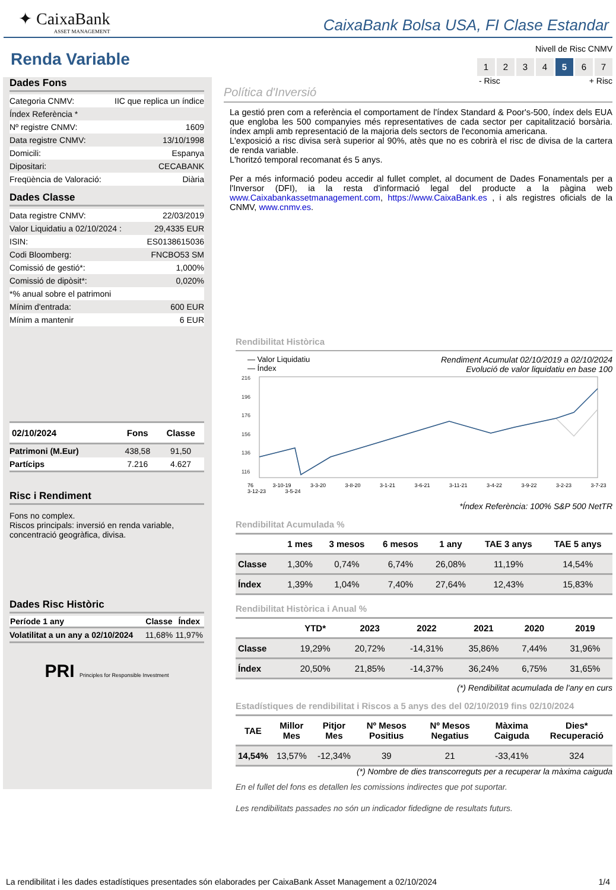✦ CaixaBank
ASSET MANAGEMENT
CaixaBank Bolsa USA, FI Clase Estandar
Renda Variable
Dades Fons
| Categoria CNMV: | IIC que replica un índice |
| Índex Referència * | |
| Nº registre CNMV: | 1609 |
| Data registre CNMV: | 13/10/1998 |
| Domicili: | Espanya |
| Dipositari: | CECABANK |
| Freqüència de Valoració: | Diària |
Dades Classe
| Data registre CNMV: | 22/03/2019 |
| Valor Liquidatiu a 02/10/2024 : | 29,4335 EUR |
| ISIN: | ES0138615036 |
| Codi Bloomberg: | FNCBO53 SM |
| Comissió de gestió*: | 1,000% |
| Comissió de dipòsit*: | 0,020% |
| *% anual sobre el patrimoni | |
| Mínim d'entrada: | 600 EUR |
| Mínim a mantenir | 6 EUR |
| 02/10/2024 | Fons | Classe |
| --- | --- | --- |
| Patrimoni (M.Eur) | 438,58 | 91,50 |
| Partícips | 7.216 | 4.627 |
Risc i Rendiment
Fons no complex.
Riscos principals: inversió en renda variable, concentració geogràfica, divisa.
Dades Risc Històric
| Període 1 any | Classe | Índex |
| --- | --- | --- |
| Volatilitat a un any a 02/10/2024 | 11,68% | 11,97% |
PRI Principles for Responsible Investment
Nivell de Risc CNMV
1234 5 6 7
- Risc + Risc
Política d'Inversió
La gestió pren com a referència el comportament de l'índex Standard & Poor's-500, índex dels EUA que engloba les 500 companyies més representatives de cada sector per capitalització borsària. índex ampli amb representació de la majoria dels sectors de l'economia americana.
L'exposició a risc divisa serà superior al 90%, atès que no es cobrirà el risc de divisa de la cartera de renda variable.
L'horitzó temporal recomanat és 5 anys.
Per a més informació podeu accedir al fullet complet, al document de Dades Fonamentals per a l'Inversor (DFI), ia la resta d'informació legal del producte a la pàgina web www.Caixabankassetmanagement.com, https://www.CaixaBank.es , i als registres oficials de la CNMV, www.cnmv.es.
Rendibilitat Històrica
— Valor Liquidatiu
— Índex
Rendiment Acumulat 02/10/2019 a 02/10/2024
Evolució de valor liquidatiu en base 100
216
196
176
156
136
116
76 3-10-19 3-3-20 3-8-20 3-1-21 3-6-21 3-11-21 3-4-22 3-9-22 3-2-23 3-7-23 3-12-23 3-5-24
*Índex Referència: 100% S&P 500 NetTR
Rendibilitat Acumulada %
| | 1 mes | 3 mesos | 6 mesos | 1 any | TAE 3 anys | TAE 5 anys |
| --- | --- | --- | --- | --- | --- | --- |
| Classe | 1,30% | 0,74% | 6,74% | 26,08% | 11,19% | 14,54% |
| Índex | 1,39% | 1,04% | 7,40% | 27,64% | 12,43% | 15,83% |
Rendibilitat Històrica i Anual %
| | YTD* | 2023 | 2022 | 2021 | 2020 | 2019 |
| --- | --- | --- | --- | --- | --- | --- |
| Classe | 19,29% | 20,72% | -14,31% | 35,86% | 7,44% | 31,96% |
| Índex | 20,50% | 21,85% | -14,37% | 36,24% | 6,75% | 31,65% |
(*) Rendibilitat acumulada de l'any en curs
Estadístiques de rendibilitat i Riscos a 5 anys des del 02/10/2019 fins 02/10/2024
| TAE | Millor Mes | Pitjor Mes | Nº Mesos Positius | Nº Mesos Negatius | Màxima Caiguda | Dies* Recuperació |
| --- | --- | --- | --- | --- | --- | --- |
| 14,54% | 13,57% | -12,34% | 39 | 21 | -33,41% | 324 |
(*) Nombre de dies transcorreguts per a recuperar la màxima caiguda
En el fullet del fons es detallen les comissions indirectes que pot suportar.
Les rendibilitats passades no són un indicador fidedigne de resultats futurs.
La rendibilitat i les dades estadístiques presentades són elaborades per CaixaBank Asset Management a 02/10/2024 1/4